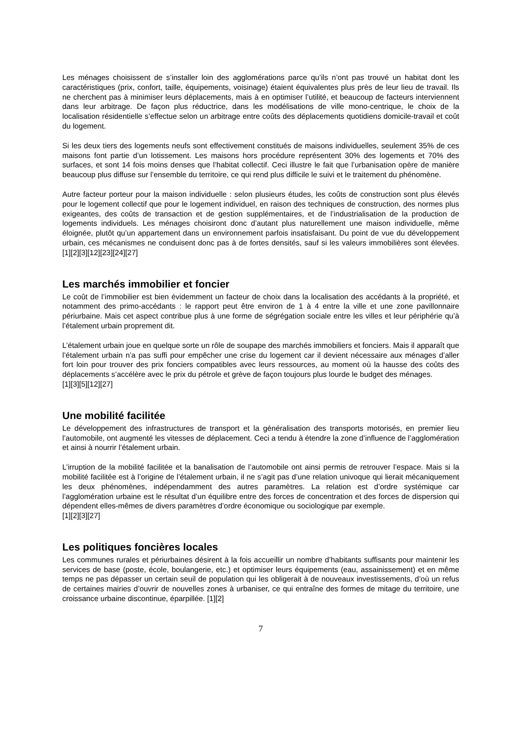Les ménages choisissent de s’installer loin des agglomérations parce qu’ils n’ont pas trouvé un habitat dont les caractéristiques (prix, confort, taille, équipements, voisinage) étaient équivalentes plus près de leur lieu de travail. Ils ne cherchent pas à minimiser leurs déplacements, mais à en optimiser l’utilité, et beaucoup de facteurs interviennent dans leur arbitrage. De façon plus réductrice, dans les modélisations de ville mono-centrique, le choix de la localisation résidentielle s’effectue selon un arbitrage entre coûts des déplacements quotidiens domicile-travail et coût du logement.
Si les deux tiers des logements neufs sont effectivement constitués de maisons individuelles, seulement 35% de ces maisons font partie d’un lotissement. Les maisons hors procédure représentent 30% des logements et 70% des surfaces, et sont 14 fois moins denses que l’habitat collectif. Ceci illustre le fait que l’urbanisation opère de manière beaucoup plus diffuse sur l’ensemble du territoire, ce qui rend plus difficile le suivi et le traitement du phénomène.
Autre facteur porteur pour la maison individuelle : selon plusieurs études, les coûts de construction sont plus élevés pour le logement collectif que pour le logement individuel, en raison des techniques de construction, des normes plus exigeantes, des coûts de transaction et de gestion supplémentaires, et de l’industrialisation de la production de logements individuels. Les ménages choisiront donc d’autant plus naturellement une maison individuelle, même éloignée, plutôt qu’un appartement dans un environnement parfois insatisfaisant. Du point de vue du développement urbain, ces mécanismes ne conduisent donc pas à de fortes densités, sauf si les valeurs immobilières sont élevées. [1][2][3][12][23][24][27]
Les marchés immobilier et foncier
Le coût de l’immobilier est bien évidemment un facteur de choix dans la localisation des accédants à la propriété, et notamment des primo-accédants : le rapport peut être environ de 1 à 4 entre la ville et une zone pavillonnaire périurbaine. Mais cet aspect contribue plus à une forme de ségrégation sociale entre les villes et leur périphérie qu’à l’étalement urbain proprement dit.
L’étalement urbain joue en quelque sorte un rôle de soupape des marchés immobiliers et fonciers. Mais il apparaît que l’étalement urbain n’a pas suffi pour empêcher une crise du logement car il devient nécessaire aux ménages d’aller fort loin pour trouver des prix fonciers compatibles avec leurs ressources, au moment où la hausse des coûts des déplacements s’accélère avec le prix du pétrole et grève de façon toujours plus lourde le budget des ménages.
[1][3][5][12][27]
Une mobilité facilitée
Le développement des infrastructures de transport et la généralisation des transports motorisés, en premier lieu l’automobile, ont augmenté les vitesses de déplacement. Ceci a tendu à étendre la zone d’influence de l’agglomération et ainsi à nourrir l’étalement urbain.
L’irruption de la mobilité facilitée et la banalisation de l’automobile ont ainsi permis de retrouver l’espace. Mais si la mobilité facilitée est à l’origine de l’étalement urbain, il ne s’agit pas d’une relation univoque qui lierait mécaniquement les deux phénomènes, indépendamment des autres paramètres. La relation est d’ordre systémique car l’agglomération urbaine est le résultat d’un équilibre entre des forces de concentration et des forces de dispersion qui dépendent elles-mêmes de divers paramètres d’ordre économique ou sociologique par exemple.
[1][2][3][27]
Les politiques foncières locales
Les communes rurales et périurbaines désirent à la fois accueillir un nombre d’habitants suffisants pour maintenir les services de base (poste, école, boulangerie, etc.) et optimiser leurs équipements (eau, assainissement) et en même temps ne pas dépasser un certain seuil de population qui les obligerait à de nouveaux investissements, d’où un refus de certaines mairies d’ouvrir de nouvelles zones à urbaniser, ce qui entraîne des formes de mitage du territoire, une croissance urbaine discontinue, éparpillée. [1][2]
7